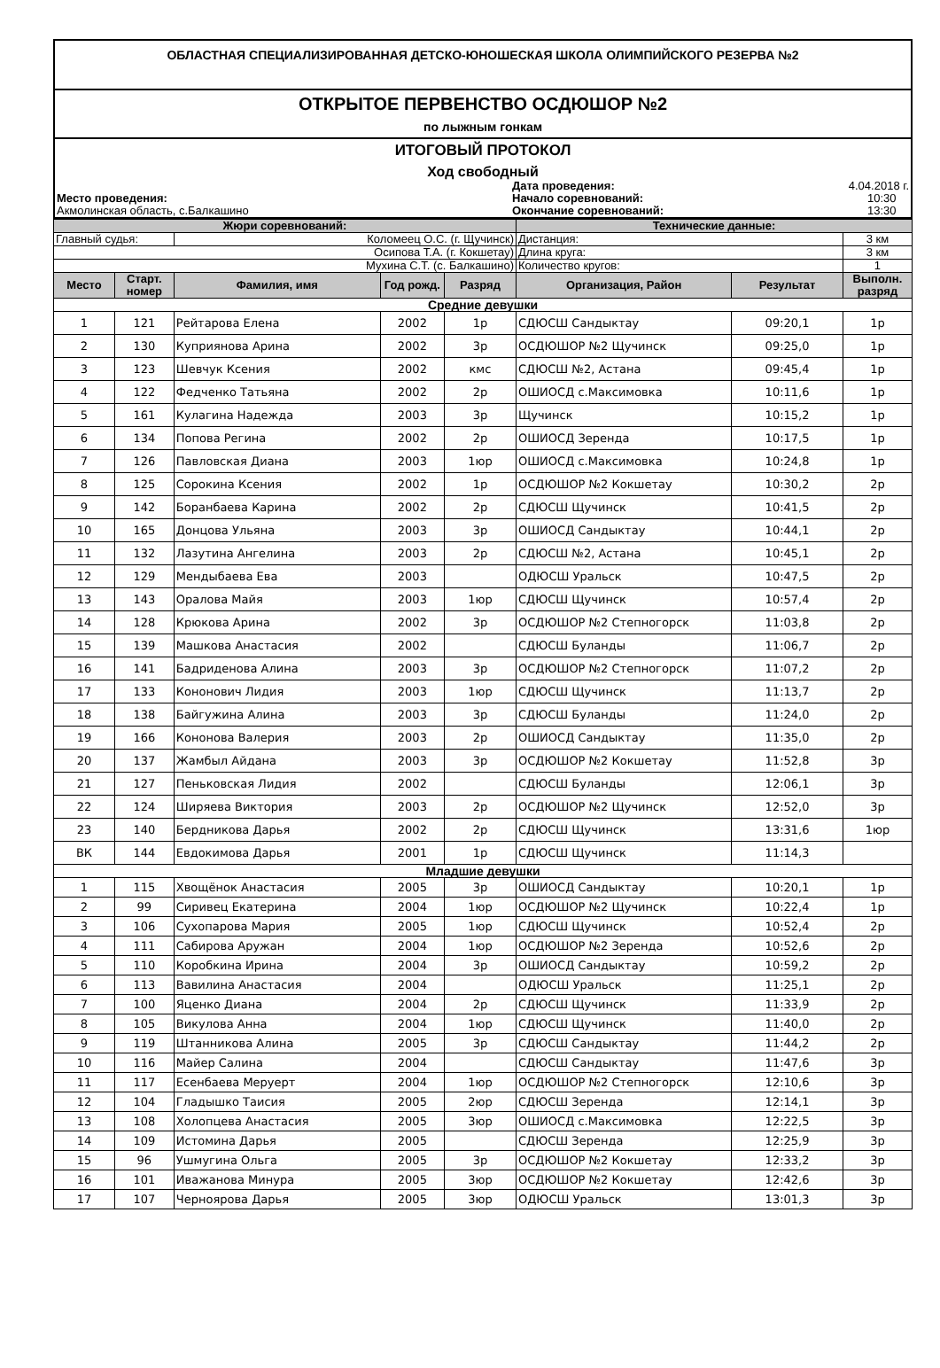ОБЛАСТНАЯ СПЕЦИАЛИЗИРОВАННАЯ ДЕТСКО-ЮНОШЕСКАЯ ШКОЛА ОЛИМПИЙСКОГО РЕЗЕРВА №2
ОТКРЫТОЕ ПЕРВЕНСТВО ОСДЮШОР №2
по лыжным гонкам
ИТОГОВЫЙ ПРОТОКОЛ
Ход свободный
| | Дата проведения: | 4.04.2018 г. |
| Место проведения: | Начало соревнований: | 10:30 |
| Акмолинская область, с.Балкашино | Окончание соревнований: | 13:30 |
| Жюри соревнований: | | | | | Технические данные: | | |
| Главный судья: | | Коломеец О.С. (г. Щучинск) | | | Дистанция: | | 3 км |
| Осипова Т.А. (г. Кокшетау) | | | | | Длина круга: | | 3 км |
| Мухина С.Т. (с. Балкашино) | | | | | Количество кругов: | | 1 |
| Место | Старт. номер | Фамилия, имя | Год рожд. | Разряд | Организация, Район | Результат | Выполн. разряд |
| Средние девушки | | | | | | | |
| 1 | 121 | Рейтарова Елена | 2002 | 1р | СДЮСШ Сандыктау | 09:20,1 | 1р |
| 2 | 130 | Куприянова Арина | 2002 | 3р | ОСДЮШОР №2 Щучинск | 09:25,0 | 1р |
| 3 | 123 | Шевчук Ксения | 2002 | кмс | СДЮСШ №2, Астана | 09:45,4 | 1р |
| 4 | 122 | Федченко Татьяна | 2002 | 2р | ОШИОСД с.Максимовка | 10:11,6 | 1р |
| 5 | 161 | Кулагина Надежда | 2003 | 3р | Щучинск | 10:15,2 | 1р |
| 6 | 134 | Попова Регина | 2002 | 2р | ОШИОСД Зеренда | 10:17,5 | 1р |
| 7 | 126 | Павловская Диана | 2003 | 1юр | ОШИОСД с.Максимовка | 10:24,8 | 1р |
| 8 | 125 | Сорокина Ксения | 2002 | 1р | ОСДЮШОР №2 Кокшетау | 10:30,2 | 2р |
| 9 | 142 | Боранбаева Карина | 2002 | 2р | СДЮСШ Щучинск | 10:41,5 | 2р |
| 10 | 165 | Донцова Ульяна | 2003 | 3р | ОШИОСД Сандыктау | 10:44,1 | 2р |
| 11 | 132 | Лазутина Ангелина | 2003 | 2р | СДЮСШ №2, Астана | 10:45,1 | 2р |
| 12 | 129 | Мендыбаева Ева | 2003 | | ОДЮСШ Уральск | 10:47,5 | 2р |
| 13 | 143 | Оралова Майя | 2003 | 1юр | СДЮСШ Щучинск | 10:57,4 | 2р |
| 14 | 128 | Крюкова Арина | 2002 | 3р | ОСДЮШОР №2 Степногорск | 11:03,8 | 2р |
| 15 | 139 | Машкова Анастасия | 2002 | | СДЮСШ Буланды | 11:06,7 | 2р |
| 16 | 141 | Бадриденова Алина | 2003 | 3р | ОСДЮШОР №2 Степногорск | 11:07,2 | 2р |
| 17 | 133 | Кононович Лидия | 2003 | 1юр | СДЮСШ Щучинск | 11:13,7 | 2р |
| 18 | 138 | Байгужина Алина | 2003 | 3р | СДЮСШ Буланды | 11:24,0 | 2р |
| 19 | 166 | Кононова Валерия | 2003 | 2р | ОШИОСД Сандыктау | 11:35,0 | 2р |
| 20 | 137 | Жамбыл Айдана | 2003 | 3р | ОСДЮШОР №2 Кокшетау | 11:52,8 | 3р |
| 21 | 127 | Пеньковская Лидия | 2002 | | СДЮСШ Буланды | 12:06,1 | 3р |
| 22 | 124 | Ширяева Виктория | 2003 | 2р | ОСДЮШОР №2 Щучинск | 12:52,0 | 3р |
| 23 | 140 | Бердникова Дарья | 2002 | 2р | СДЮСШ Щучинск | 13:31,6 | 1юр |
| ВК | 144 | Евдокимова Дарья | 2001 | 1р | СДЮСШ Щучинск | 11:14,3 | |
| Младшие девушки | | | | | | | |
| 1 | 115 | Хвощёнок Анастасия | 2005 | 3р | ОШИОСД Сандыктау | 10:20,1 | 1р |
| 2 | 99 | Сиривец Екатерина | 2004 | 1юр | ОСДЮШОР №2 Щучинск | 10:22,4 | 1р |
| 3 | 106 | Сухопарова Мария | 2005 | 1юр | СДЮСШ Щучинск | 10:52,4 | 2р |
| 4 | 111 | Сабирова Аружан | 2004 | 1юр | ОСДЮШОР №2 Зеренда | 10:52,6 | 2р |
| 5 | 110 | Коробкина Ирина | 2004 | 3р | ОШИОСД Сандыктау | 10:59,2 | 2р |
| 6 | 113 | Вавилина Анастасия | 2004 | | ОДЮСШ Уральск | 11:25,1 | 2р |
| 7 | 100 | Яценко Диана | 2004 | 2р | СДЮСШ Щучинск | 11:33,9 | 2р |
| 8 | 105 | Викулова Анна | 2004 | 1юр | СДЮСШ Щучинск | 11:40,0 | 2р |
| 9 | 119 | Штанникова Алина | 2005 | 3р | СДЮСШ Сандыктау | 11:44,2 | 2р |
| 10 | 116 | Майер Салина | 2004 | | СДЮСШ Сандыктау | 11:47,6 | 3р |
| 11 | 117 | Есенбаева Меруерт | 2004 | 1юр | ОСДЮШОР №2 Степногорск | 12:10,6 | 3р |
| 12 | 104 | Гладышко Таисия | 2005 | 2юр | СДЮСШ Зеренда | 12:14,1 | 3р |
| 13 | 108 | Холопцева Анастасия | 2005 | 3юр | ОШИОСД с.Максимовка | 12:22,5 | 3р |
| 14 | 109 | Истомина Дарья | 2005 | | СДЮСШ Зеренда | 12:25,9 | 3р |
| 15 | 96 | Ушмугина Ольга | 2005 | 3р | ОСДЮШОР №2 Кокшетау | 12:33,2 | 3р |
| 16 | 101 | Иважанова Минура | 2005 | 3юр | ОСДЮШОР №2 Кокшетау | 12:42,6 | 3р |
| 17 | 107 | Черноярова Дарья | 2005 | 3юр | ОДЮСШ Уральск | 13:01,3 | 3р |